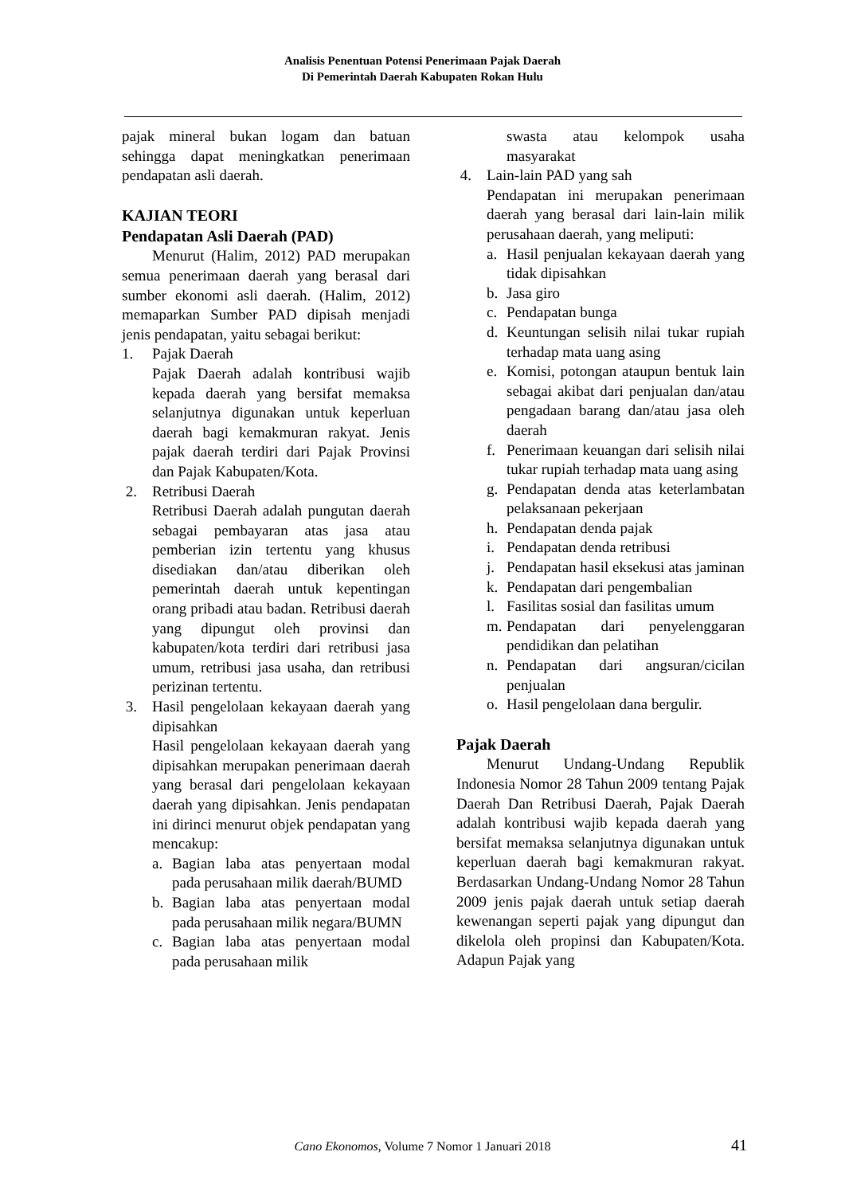Analisis Penentuan Potensi Penerimaan Pajak Daerah
Di Pemerintah Daerah Kabupaten Rokan Hulu
pajak mineral bukan logam dan batuan sehingga dapat meningkatkan penerimaan pendapatan asli daerah.
KAJIAN TEORI
Pendapatan Asli Daerah (PAD)
Menurut (Halim, 2012) PAD merupakan semua penerimaan daerah yang berasal dari sumber ekonomi asli daerah. (Halim, 2012) memaparkan Sumber PAD dipisah menjadi jenis pendapatan, yaitu sebagai berikut:
1. Pajak Daerah
Pajak Daerah adalah kontribusi wajib kepada daerah yang bersifat memaksa selanjutnya digunakan untuk keperluan daerah bagi kemakmuran rakyat. Jenis pajak daerah terdiri dari Pajak Provinsi dan Pajak Kabupaten/Kota.
2. Retribusi Daerah
Retribusi Daerah adalah pungutan daerah sebagai pembayaran atas jasa atau pemberian izin tertentu yang khusus disediakan dan/atau diberikan oleh pemerintah daerah untuk kepentingan orang pribadi atau badan. Retribusi daerah yang dipungut oleh provinsi dan kabupaten/kota terdiri dari retribusi jasa umum, retribusi jasa usaha, dan retribusi perizinan tertentu.
3. Hasil pengelolaan kekayaan daerah yang dipisahkan
Hasil pengelolaan kekayaan daerah yang dipisahkan merupakan penerimaan daerah yang berasal dari pengelolaan kekayaan daerah yang dipisahkan. Jenis pendapatan ini dirinci menurut objek pendapatan yang mencakup:
a. Bagian laba atas penyertaan modal pada perusahaan milik daerah/BUMD
b. Bagian laba atas penyertaan modal pada perusahaan milik negara/BUMN
c. Bagian laba atas penyertaan modal pada perusahaan milik
swasta atau kelompok usaha masyarakat
4. Lain-lain PAD yang sah
Pendapatan ini merupakan penerimaan daerah yang berasal dari lain-lain milik perusahaan daerah, yang meliputi:
a. Hasil penjualan kekayaan daerah yang tidak dipisahkan
b. Jasa giro
c. Pendapatan bunga
d. Keuntungan selisih nilai tukar rupiah terhadap mata uang asing
e. Komisi, potongan ataupun bentuk lain sebagai akibat dari penjualan dan/atau pengadaan barang dan/atau jasa oleh daerah
f. Penerimaan keuangan dari selisih nilai tukar rupiah terhadap mata uang asing
g. Pendapatan denda atas keterlambatan pelaksanaan pekerjaan
h. Pendapatan denda pajak
i. Pendapatan denda retribusi
j. Pendapatan hasil eksekusi atas jaminan
k. Pendapatan dari pengembalian
l. Fasilitas sosial dan fasilitas umum
m. Pendapatan dari penyelenggaran pendidikan dan pelatihan
n. Pendapatan dari angsuran/cicilan penjualan
o. Hasil pengelolaan dana bergulir.
Pajak Daerah
Menurut Undang-Undang Republik Indonesia Nomor 28 Tahun 2009 tentang Pajak Daerah Dan Retribusi Daerah, Pajak Daerah adalah kontribusi wajib kepada daerah yang bersifat memaksa selanjutnya digunakan untuk keperluan daerah bagi kemakmuran rakyat. Berdasarkan Undang-Undang Nomor 28 Tahun 2009 jenis pajak daerah untuk setiap daerah kewenangan seperti pajak yang dipungut dan dikelola oleh propinsi dan Kabupaten/Kota. Adapun Pajak yang
Cano Ekonomos, Volume 7 Nomor 1 Januari 2018
41